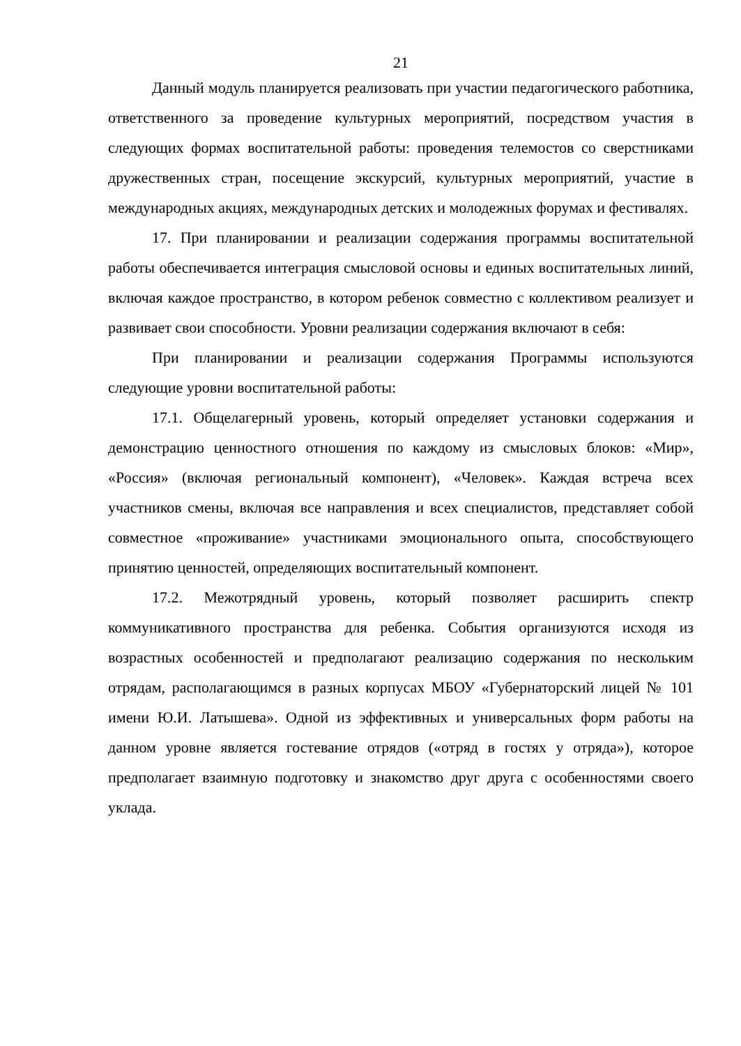21
Данный модуль планируется реализовать при участии педагогического работника, ответственного за проведение культурных мероприятий, посредством участия в следующих формах воспитательной работы: проведения телемостов со сверстниками дружественных стран, посещение экскурсий, культурных мероприятий, участие в международных акциях, международных детских и молодежных форумах и фестивалях.
17. При планировании и реализации содержания программы воспитательной работы обеспечивается интеграция смысловой основы и единых воспитательных линий, включая каждое пространство, в котором ребенок совместно с коллективом реализует и развивает свои способности. Уровни реализации содержания включают в себя:
При планировании и реализации содержания Программы используются следующие уровни воспитательной работы:
17.1. Общелагерный уровень, который определяет установки содержания и демонстрацию ценностного отношения по каждому из смысловых блоков: «Мир», «Россия» (включая региональный компонент), «Человек». Каждая встреча всех участников смены, включая все направления и всех специалистов, представляет собой совместное «проживание» участниками эмоционального опыта, способствующего принятию ценностей, определяющих воспитательный компонент.
17.2. Межотрядный уровень, который позволяет расширить спектр коммуникативного пространства для ребенка. События организуются исходя из возрастных особенностей и предполагают реализацию содержания по нескольким отрядам, располагающимся в разных корпусах МБОУ «Губернаторский лицей № 101 имени Ю.И. Латышева». Одной из эффективных и универсальных форм работы на данном уровне является гостевание отрядов («отряд в гостях у отряда»), которое предполагает взаимную подготовку и знакомство друг друга с особенностями своего уклада.